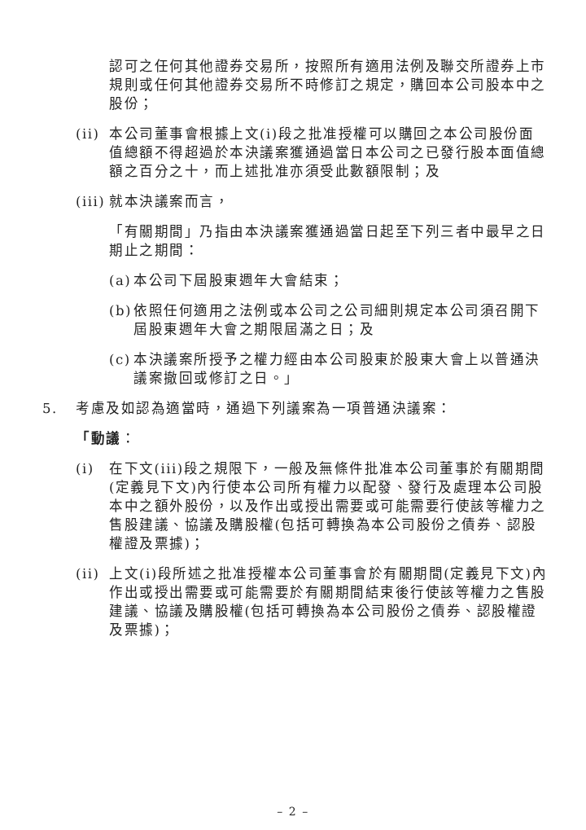認可之任何其他證券交易所，按照所有適用法例及聯交所證券上市規則或任何其他證券交易所不時修訂之規定，購回本公司股本中之股份；
(ii)
本公司董事會根據上文(i)段之批准授權可以購回之本公司股份面值總額不得超過於本決議案獲通過當日本公司之已發行股本面值總額之百分之十，而上述批准亦須受此數額限制；及
(iii)
就本決議案而言，
「有關期間」乃指由本決議案獲通過當日起至下列三者中最早之日期止之期間：
(a)
本公司下屆股東週年大會結束；
(b)
依照任何適用之法例或本公司之公司細則規定本公司須召開下屆股東週年大會之期限屆滿之日；及
(c)
本決議案所授予之權力經由本公司股東於股東大會上以普通決議案撤回或修訂之日。」
5. 考慮及如認為適當時，通過下列議案為一項普通決議案：
「動議：
(i) 在下文(iii)段之規限下，一般及無條件批准本公司董事於有關期間(定義見下文)內行使本公司所有權力以配發、發行及處理本公司股本中之額外股份，以及作出或授出需要或可能需要行使該等權力之售股建議、協議及購股權(包括可轉換為本公司股份之債券、認股權證及票據)；
(ii)
上文(i)段所述之批准授權本公司董事會於有關期間(定義見下文)內作出或授出需要或可能需要於有關期間結束後行使該等權力之售股建議、協議及購股權(包括可轉換為本公司股份之債券、認股權證及票據)；
– 2 –